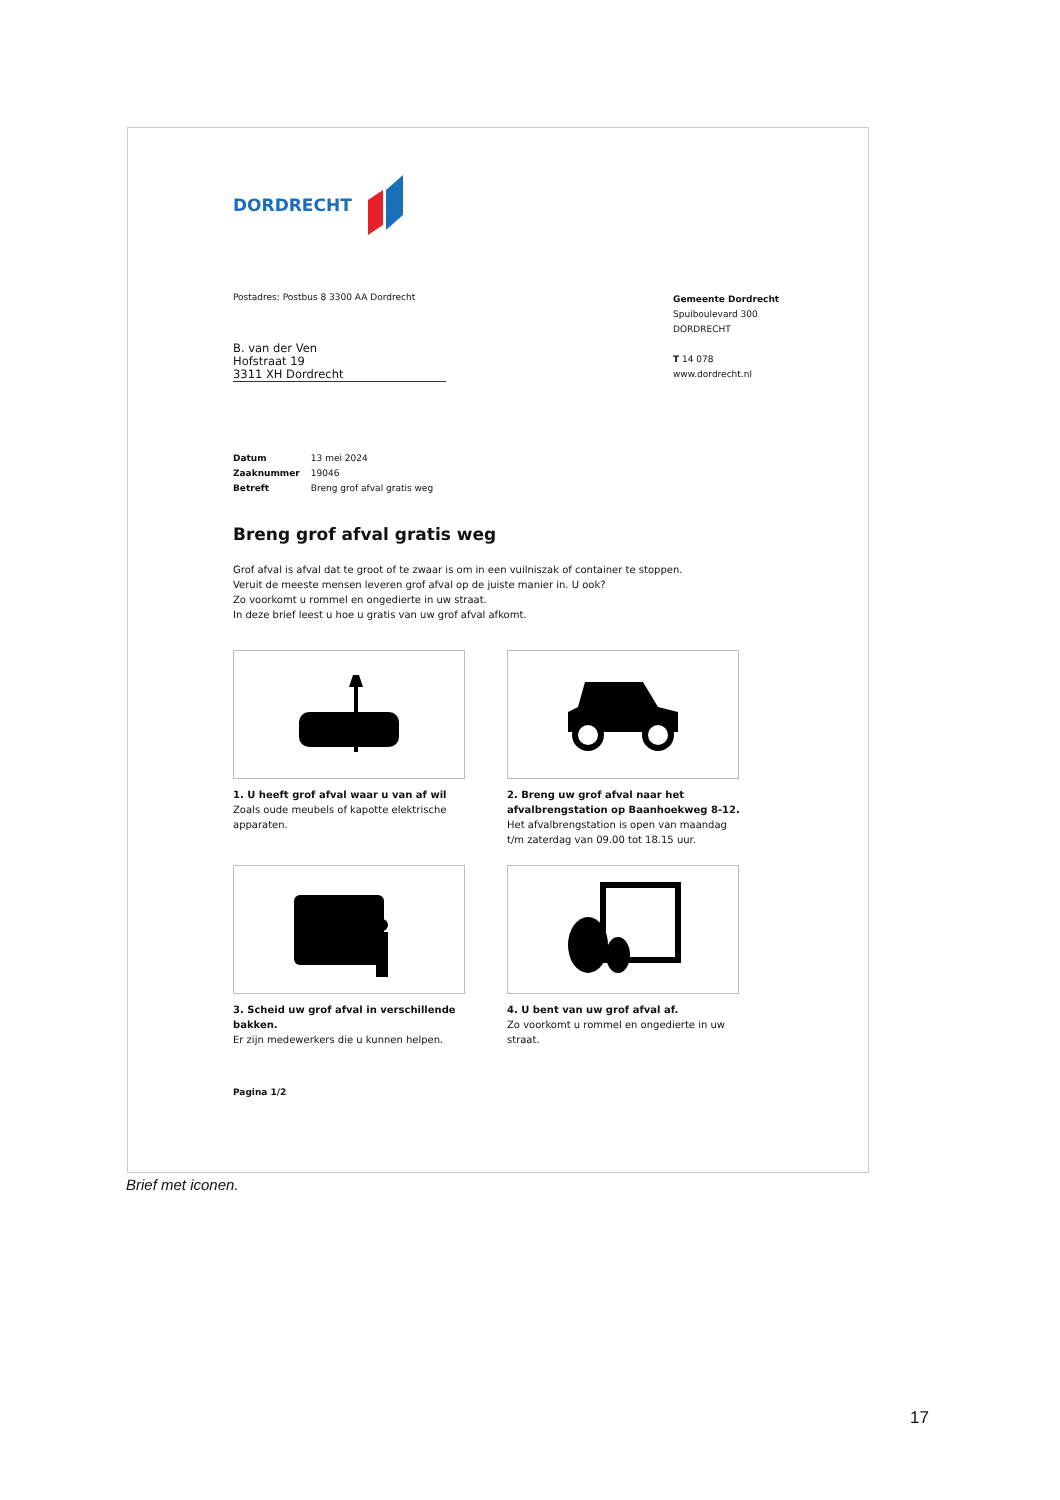DORDRECHT
Postadres: Postbus 8 3300 AA Dordrecht
Gemeente Dordrecht
Spuiboulevard 300
DORDRECHT
T 14 078
www.dordrecht.nl
B. van der Ven
Hofstraat 19
3311 XH Dordrecht
Datum 13 mei 2024
Zaaknummer 19046
Betreft Breng grof afval gratis weg
Breng grof afval gratis weg
Grof afval is afval dat te groot of te zwaar is om in een vuilniszak of container te stoppen.
Veruit de meeste mensen leveren grof afval op de juiste manier in. U ook?
Zo voorkomt u rommel en ongedierte in uw straat.
In deze brief leest u hoe u gratis van uw grof afval afkomt.
1. U heeft grof afval waar u van af wil
Zoals oude meubels of kapotte elektrische apparaten.
2. Breng uw grof afval naar het afvalbrengstation op Baanhoekweg 8-12.
Het afvalbrengstation is open van maandag t/m zaterdag van 09.00 tot 18.15 uur.
3. Scheid uw grof afval in verschillende bakken.
Er zijn medewerkers die u kunnen helpen.
4. U bent van uw grof afval af.
Zo voorkomt u rommel en ongedierte in uw straat.
Pagina 1/2
Brief met iconen.
17